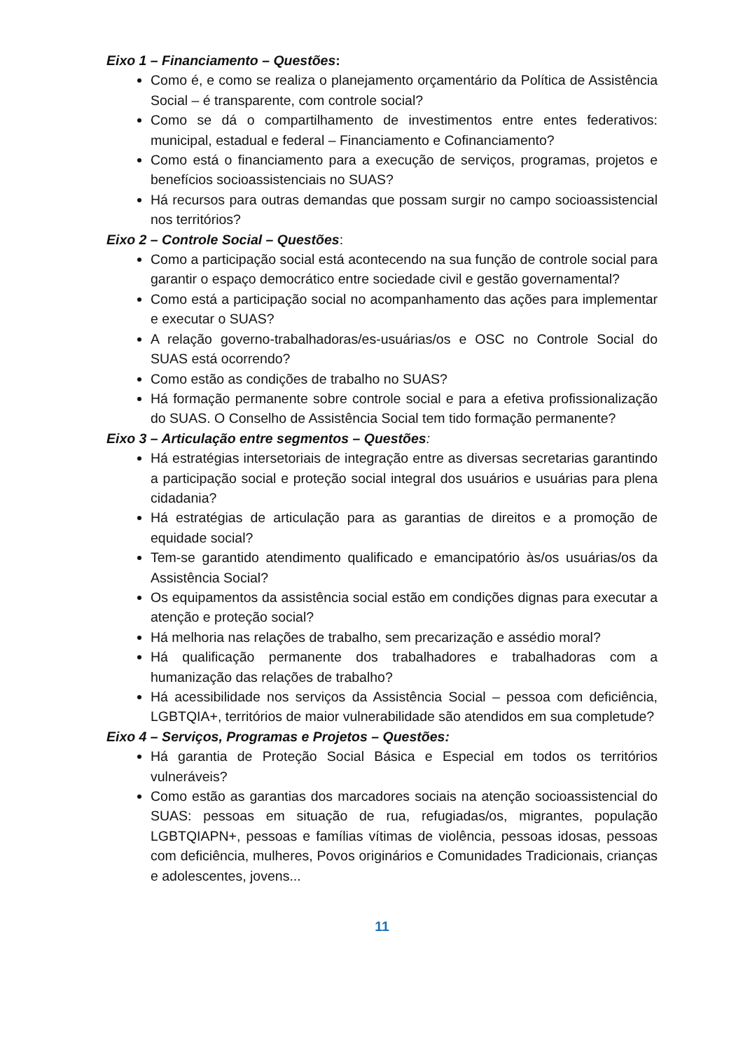Eixo 1 – Financiamento – Questões:
Como é, e como se realiza o planejamento orçamentário da Política de Assistência Social – é transparente, com controle social?
Como se dá o compartilhamento de investimentos entre entes federativos: municipal, estadual e federal – Financiamento e Cofinanciamento?
Como está o financiamento para a execução de serviços, programas, projetos e benefícios socioassistenciais no SUAS?
Há recursos para outras demandas que possam surgir no campo socioassistencial nos territórios?
Eixo 2 – Controle Social – Questões:
Como a participação social está acontecendo na sua função de controle social para garantir o espaço democrático entre sociedade civil e gestão governamental?
Como está a participação social no acompanhamento das ações para implementar e executar o SUAS?
A relação governo-trabalhadoras/es-usuárias/os e OSC no Controle Social do SUAS está ocorrendo?
Como estão as condições de trabalho no SUAS?
Há formação permanente sobre controle social e para a efetiva profissionalização do SUAS. O Conselho de Assistência Social tem tido formação permanente?
Eixo 3 – Articulação entre segmentos – Questões:
Há estratégias intersetoriais de integração entre as diversas secretarias garantindo a participação social e proteção social integral dos usuários e usuárias para plena cidadania?
Há estratégias de articulação para as garantias de direitos e a promoção de equidade social?
Tem-se garantido atendimento qualificado e emancipatório às/os usuárias/os da Assistência Social?
Os equipamentos da assistência social estão em condições dignas para executar a atenção e proteção social?
Há melhoria nas relações de trabalho, sem precarização e assédio moral?
Há qualificação permanente dos trabalhadores e trabalhadoras com a humanização das relações de trabalho?
Há acessibilidade nos serviços da Assistência Social – pessoa com deficiência, LGBTQIA+, territórios de maior vulnerabilidade são atendidos em sua completude?
Eixo 4 – Serviços, Programas e Projetos – Questões:
Há garantia de Proteção Social Básica e Especial em todos os territórios vulneráveis?
Como estão as garantias dos marcadores sociais na atenção socioassistencial do SUAS: pessoas em situação de rua, refugiadas/os, migrantes, população LGBTQIAPN+, pessoas e famílias vítimas de violência, pessoas idosas, pessoas com deficiência, mulheres, Povos originários e Comunidades Tradicionais, crianças e adolescentes, jovens...
11